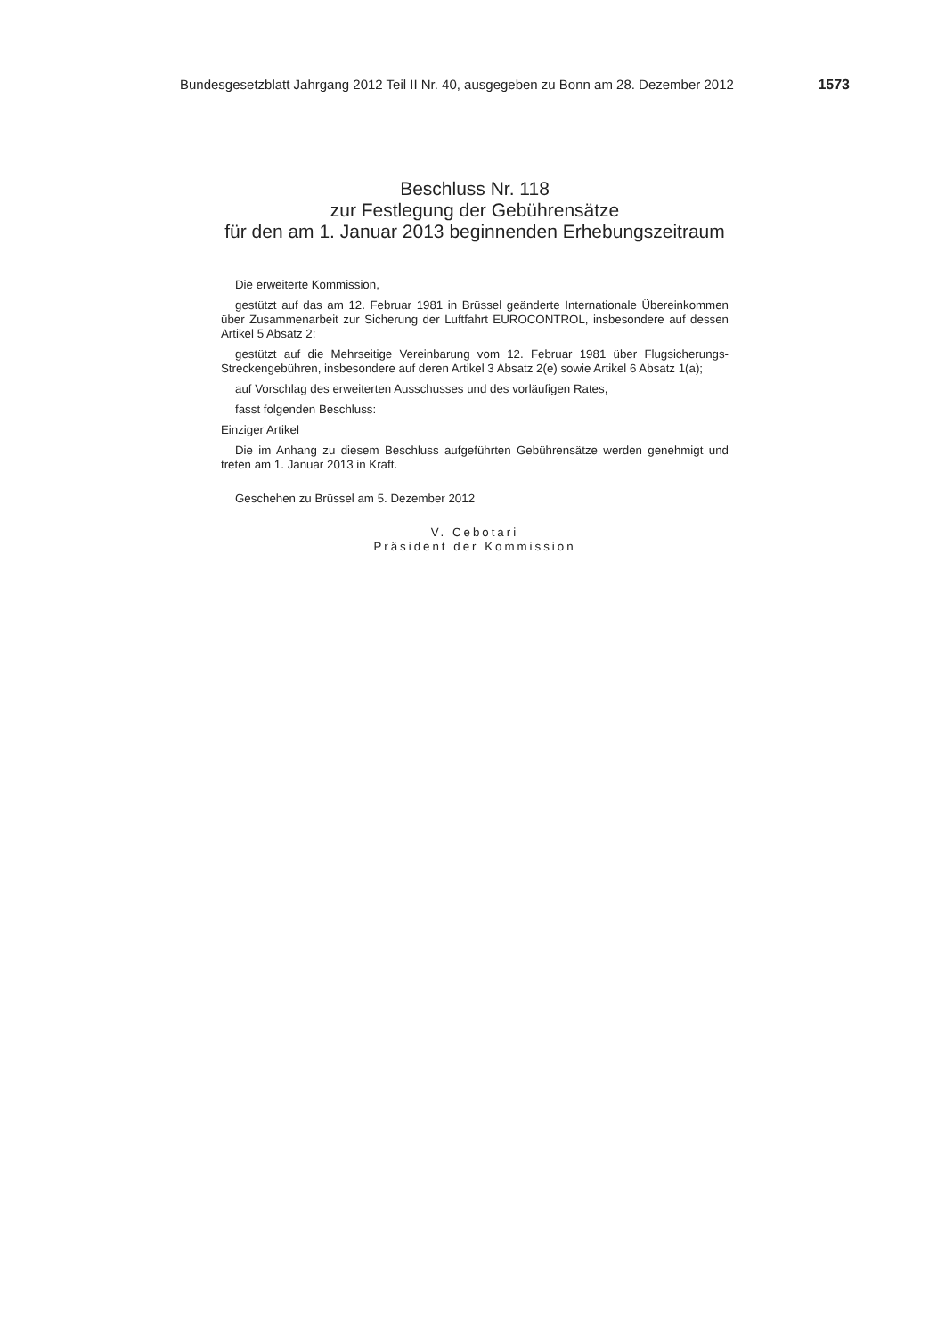Bundesgesetzblatt Jahrgang 2012 Teil II Nr. 40, ausgegeben zu Bonn am 28. Dezember 2012 1573
Beschluss Nr. 118
zur Festlegung der Gebührensätze
für den am 1. Januar 2013 beginnenden Erhebungszeitraum
Die erweiterte Kommission,
gestützt auf das am 12. Februar 1981 in Brüssel geänderte Internationale Übereinkommen über Zusammenarbeit zur Sicherung der Luftfahrt EUROCONTROL, insbesondere auf dessen Artikel 5 Absatz 2;
gestützt auf die Mehrseitige Vereinbarung vom 12. Februar 1981 über Flugsicherungs-Streckengebühren, insbesondere auf deren Artikel 3 Absatz 2(e) sowie Artikel 6 Absatz 1(a);
auf Vorschlag des erweiterten Ausschusses und des vorläufigen Rates,
fasst folgenden Beschluss:
Einziger Artikel
Die im Anhang zu diesem Beschluss aufgeführten Gebührensätze werden genehmigt und treten am 1. Januar 2013 in Kraft.
Geschehen zu Brüssel am 5. Dezember 2012
V. Cebotari
Präsident der Kommission